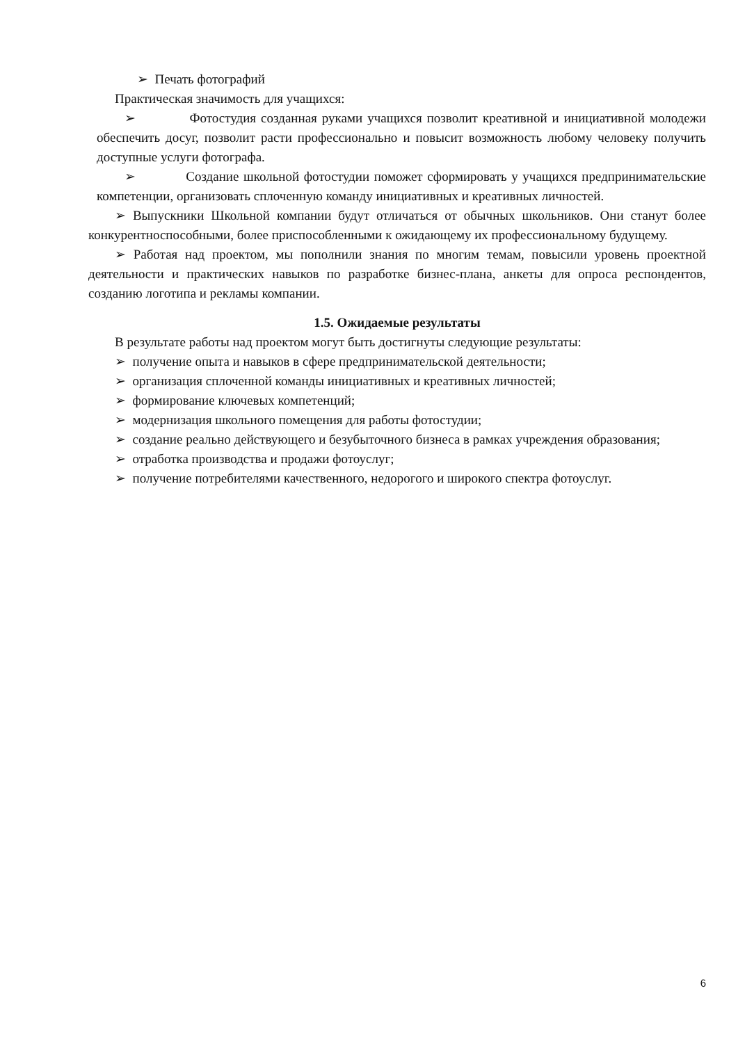➢ Печать фотографий
Практическая значимость для учащихся:
➢ Фотостудия созданная руками учащихся позволит креативной и инициативной молодежи обеспечить досуг, позволит расти профессионально и повысит возможность любому человеку получить доступные услуги фотографа.
➢ Создание школьной фотостудии поможет сформировать у учащихся предпринимательские компетенции, организовать сплоченную команду инициативных и креативных личностей.
➢ Выпускники Школьной компании будут отличаться от обычных школьников. Они станут более конкурентноспособными, более приспособленными к ожидающему их профессиональному будущему.
➢ Работая над проектом, мы пополнили знания по многим темам, повысили уровень проектной деятельности и практических навыков по разработке бизнес-плана, анкеты для опроса респондентов, созданию логотипа и рекламы компании.
1.5. Ожидаемые результаты
В результате работы над проектом могут быть достигнуты следующие результаты:
➢ получение опыта и навыков в сфере предпринимательской деятельности;
➢ организация сплоченной команды инициативных и креативных личностей;
➢ формирование ключевых компетенций;
➢ модернизация школьного помещения для работы фотостудии;
➢ создание реально действующего и безубыточного бизнеса в рамках учреждения образования;
➢ отработка производства и продажи фотоуслуг;
➢ получение потребителями качественного, недорогого и широкого спектра фотоуслуг.
6